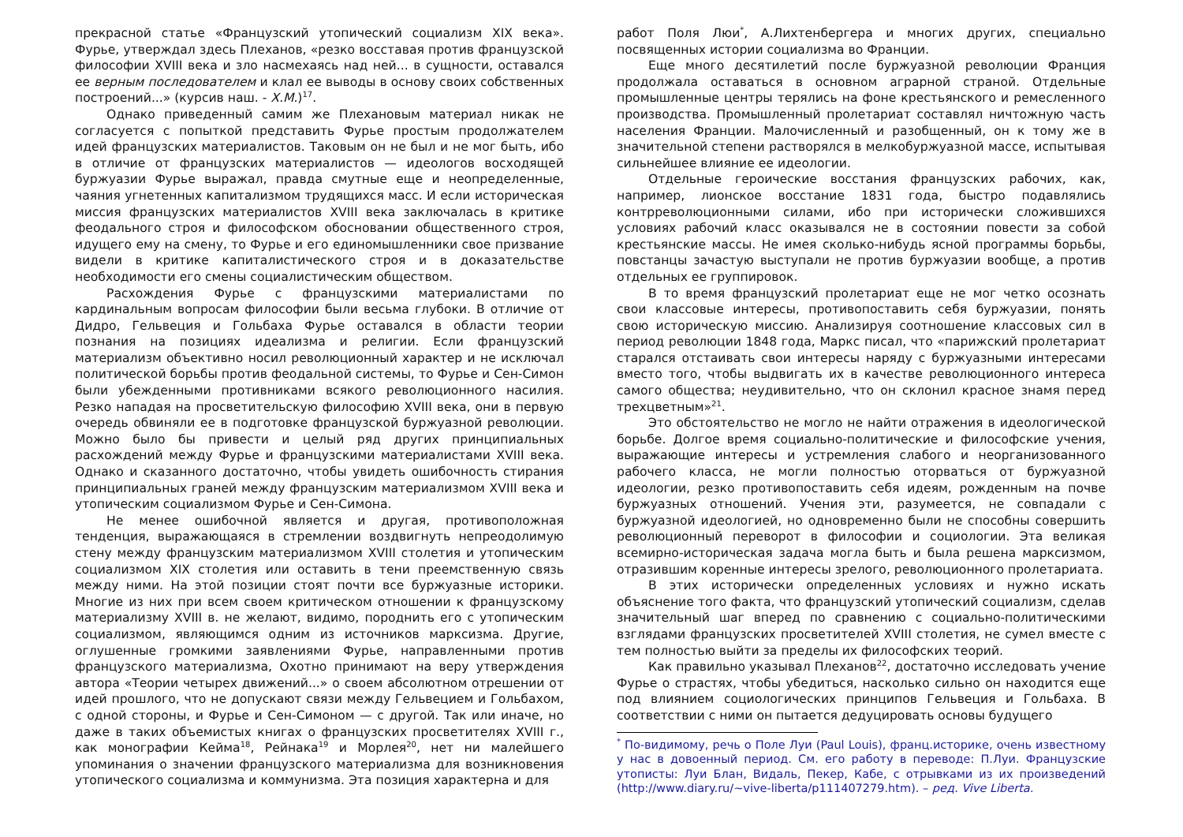прекрасной статье «Французский утопический социализм XIX века». Фурье, утверждал здесь Плеханов, «резко восставая против французской философии XVIII века и зло насмехаясь над ней... в сущности, оставался ее верным последователем и клал ее выводы в основу своих собственных построений...» (курсив наш. - Х.М.)<sup>17</sup>.
Однако приведенный самим же Плехановым материал никак не согласуется с попыткой представить Фурье простым продолжателем идей французских материалистов. Таковым он не был и не мог быть, ибо в отличие от французских материалистов — идеологов восходящей буржуазии Фурье выражал, правда смутные еще и неопределенные, чаяния угнетенных капитализмом трудящихся масс. И если историческая миссия французских материалистов XVIII века заключалась в критике феодального строя и философском обосновании общественного строя, идущего ему на смену, то Фурье и его единомышленники свое призвание видели в критике капиталистического строя и в доказательстве необходимости его смены социалистическим обществом.
Расхождения Фурье с французскими материалистами по кардинальным вопросам философии были весьма глубоки. В отличие от Дидро, Гельвеция и Гольбаха Фурье оставался в области теории познания на позициях идеализма и религии. Если французский материализм объективно носил революционный характер и не исключал политической борьбы против феодальной системы, то Фурье и Сен-Симон были убежденными противниками всякого революционного насилия. Резко нападая на просветительскую философию XVIII века, они в первую очередь обвиняли ее в подготовке французской буржуазной революции. Можно было бы привести и целый ряд других принципиальных расхождений между Фурье и французскими материалистами XVIII века. Однако и сказанного достаточно, чтобы увидеть ошибочность стирания принципиальных граней между французским материализмом XVIII века и утопическим социализмом Фурье и Сен-Симона.
Не менее ошибочной является и другая, противоположная тенденция, выражающаяся в стремлении воздвигнуть непреодолимую стену между французским материализмом XVIII столетия и утопическим социализмом XIX столетия или оставить в тени преемственную связь между ними. На этой позиции стоят почти все буржуазные историки. Многие из них при всем своем критическом отношении к французскому материализму XVIII в. не желают, видимо, породнить его с утопическим социализмом, являющимся одним из источников марксизма. Другие, оглушенные громкими заявлениями Фурье, направленными против французского материализма, Охотно принимают на веру утверждения автора «Теории четырех движений...» о своем абсолютном отрешении от идей прошлого, что не допускают связи между Гельвецием и Гольбахом, с одной стороны, и Фурье и Сен-Симоном — с другой. Так или иначе, но даже в таких объемистых книгах о французских просветителях XVIII г., как монографии Кейма<sup>18</sup>, Рейнака<sup>19</sup> и Морлея<sup>20</sup>, нет ни малейшего упоминания о значении французского материализма для возникновения утопического социализма и коммунизма. Эта позиция характерна и для
работ Поля Люи<sup>*</sup>, А.Лихтенбергера и многих других, специально посвященных истории социализма во Франции.
Еще много десятилетий после буржуазной революции Франция продолжала оставаться в основном аграрной страной. Отдельные промышленные центры терялись на фоне крестьянского и ремесленного производства. Промышленный пролетариат составлял ничтожную часть населения Франции. Малочисленный и разобщенный, он к тому же в значительной степени растворялся в мелкобуржуазной массе, испытывая сильнейшее влияние ее идеологии.
Отдельные героические восстания французских рабочих, как, например, лионское восстание 1831 года, быстро подавлялись контрреволюционными силами, ибо при исторически сложившихся условиях рабочий класс оказывался не в состоянии повести за собой крестьянские массы. Не имея сколько-нибудь ясной программы борьбы, повстанцы зачастую выступали не против буржуазии вообще, а против отдельных ее группировок.
В то время французский пролетариат еще не мог четко осознать свои классовые интересы, противопоставить себя буржуазии, понять свою историческую миссию. Анализируя соотношение классовых сил в период революции 1848 года, Маркс писал, что «парижский пролетариат старался отстаивать свои интересы наряду с буржуазными интересами вместо того, чтобы выдвигать их в качестве революционного интереса самого общества; неудивительно, что он склонил красное знамя перед трехцветным»<sup>21</sup>.
Это обстоятельство не могло не найти отражения в идеологической борьбе. Долгое время социально-политические и философские учения, выражающие интересы и устремления слабого и неорганизованного рабочего класса, не могли полностью оторваться от буржуазной идеологии, резко противопоставить себя идеям, рожденным на почве буржуазных отношений. Учения эти, разумеется, не совпадали с буржуазной идеологией, но одновременно были не способны совершить революционный переворот в философии и социологии. Эта великая всемирно-историческая задача могла быть и была решена марксизмом, отразившим коренные интересы зрелого, революционного пролетариата.
В этих исторически определенных условиях и нужно искать объяснение того факта, что французский утопический социализм, сделав значительный шаг вперед по сравнению с социально-политическими взглядами французских просветителей XVIII столетия, не сумел вместе с тем полностью выйти за пределы их философских теорий.
Как правильно указывал Плеханов<sup>22</sup>, достаточно исследовать учение Фурье о страстях, чтобы убедиться, насколько сильно он находится еще под влиянием социологических принципов Гельвеция и Гольбаха. В соответствии с ними он пытается дедуцировать основы будущего
<sup>*</sup> По-видимому, речь о Поле Луи (Paul Louis), франц.историке, очень известному у нас в довоенный период. См. его работу в переводе: П.Луи. Французские утописты: Луи Блан, Видаль, Пекер, Кабе, с отрывками из их произведений (http://www.diary.ru/~vive-liberta/p111407279.htm). – ред. Vive Liberta.